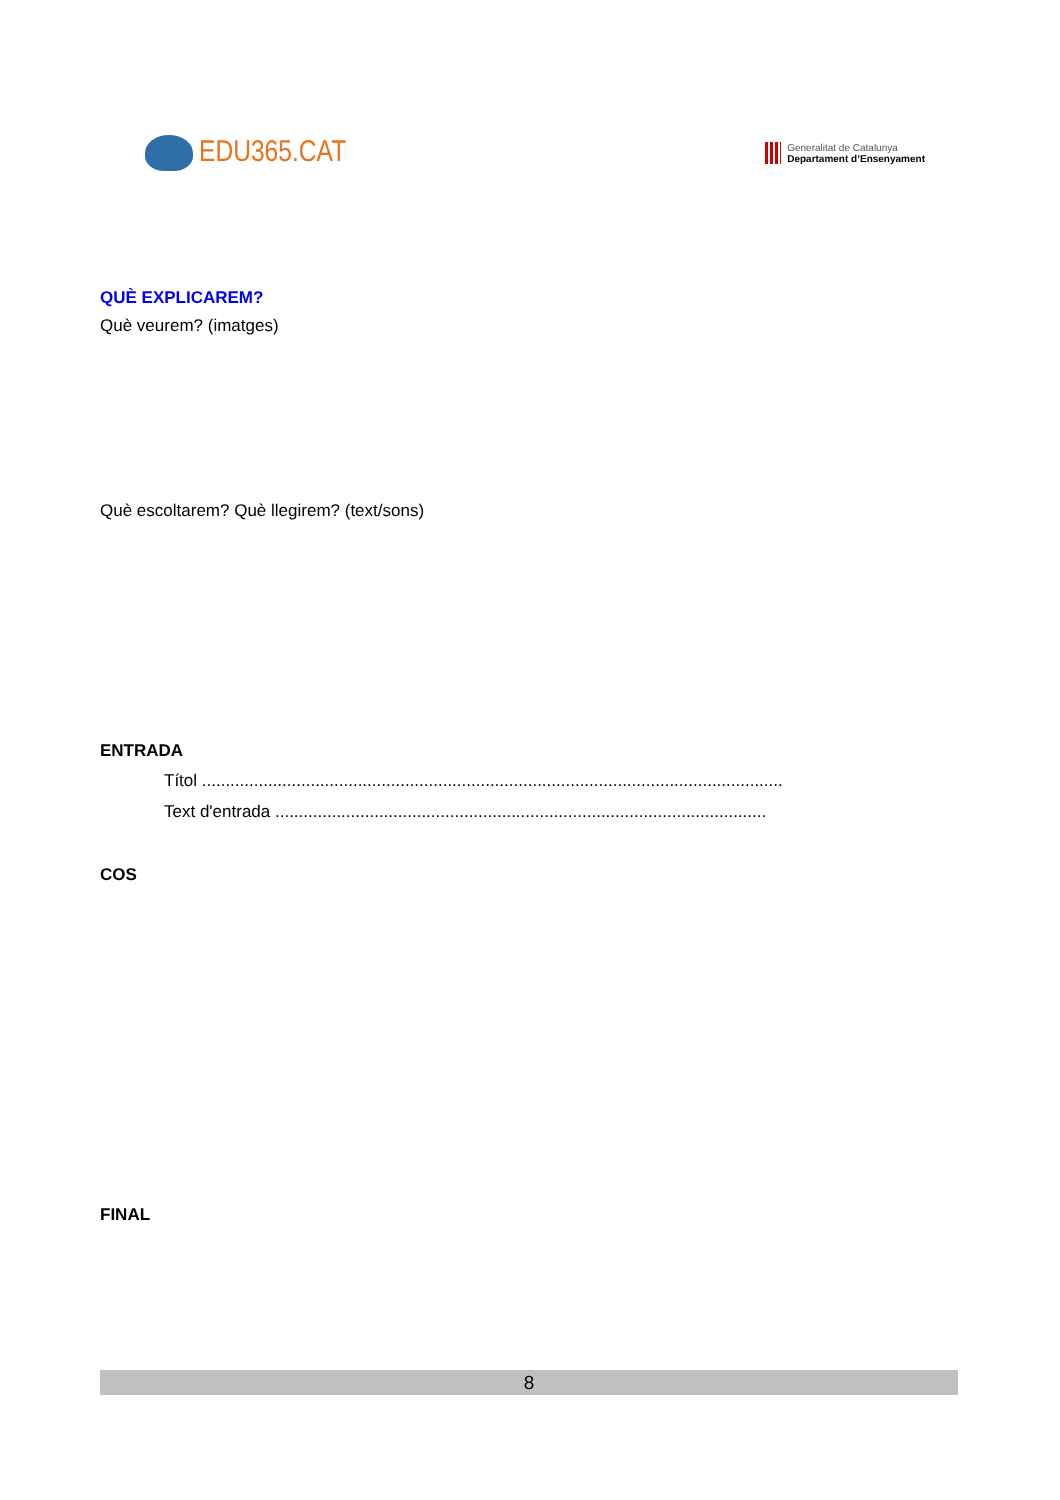EDU365.CAT
Generalitat de Catalunya
Departament d’Ensenyament
QUÈ EXPLICAREM?
Què veurem? (imatges)
Què escoltarem? Què llegirem? (text/sons)
ENTRADA
Títol ...........................................................................................................................
Text d'entrada ........................................................................................................
COS
FINAL
8